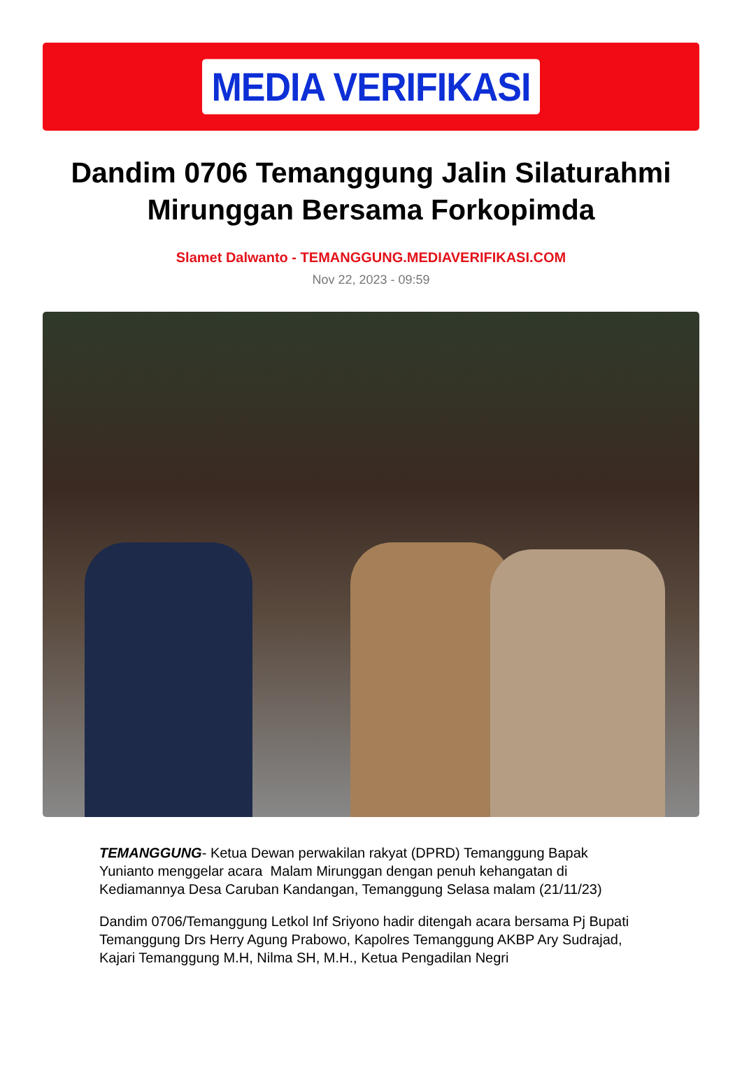MEDIA VERIFIKASI
Dandim 0706 Temanggung Jalin Silaturahmi Mirunggan Bersama Forkopimda
Slamet Dalwanto - TEMANGGUNG.MEDIAVERIFIKASI.COM
Nov 22, 2023 - 09:59
TEMANGGUNG- Ketua Dewan perwakilan rakyat (DPRD) Temanggung Bapak Yunianto menggelar acara Malam Mirunggan dengan penuh kehangatan di Kediamannya Desa Caruban Kandangan, Temanggung Selasa malam (21/11/23)
Dandim 0706/Temanggung Letkol Inf Sriyono hadir ditengah acara bersama Pj Bupati Temanggung Drs Herry Agung Prabowo, Kapolres Temanggung AKBP Ary Sudrajad, Kajari Temanggung M.H, Nilma SH, M.H., Ketua Pengadilan Negri